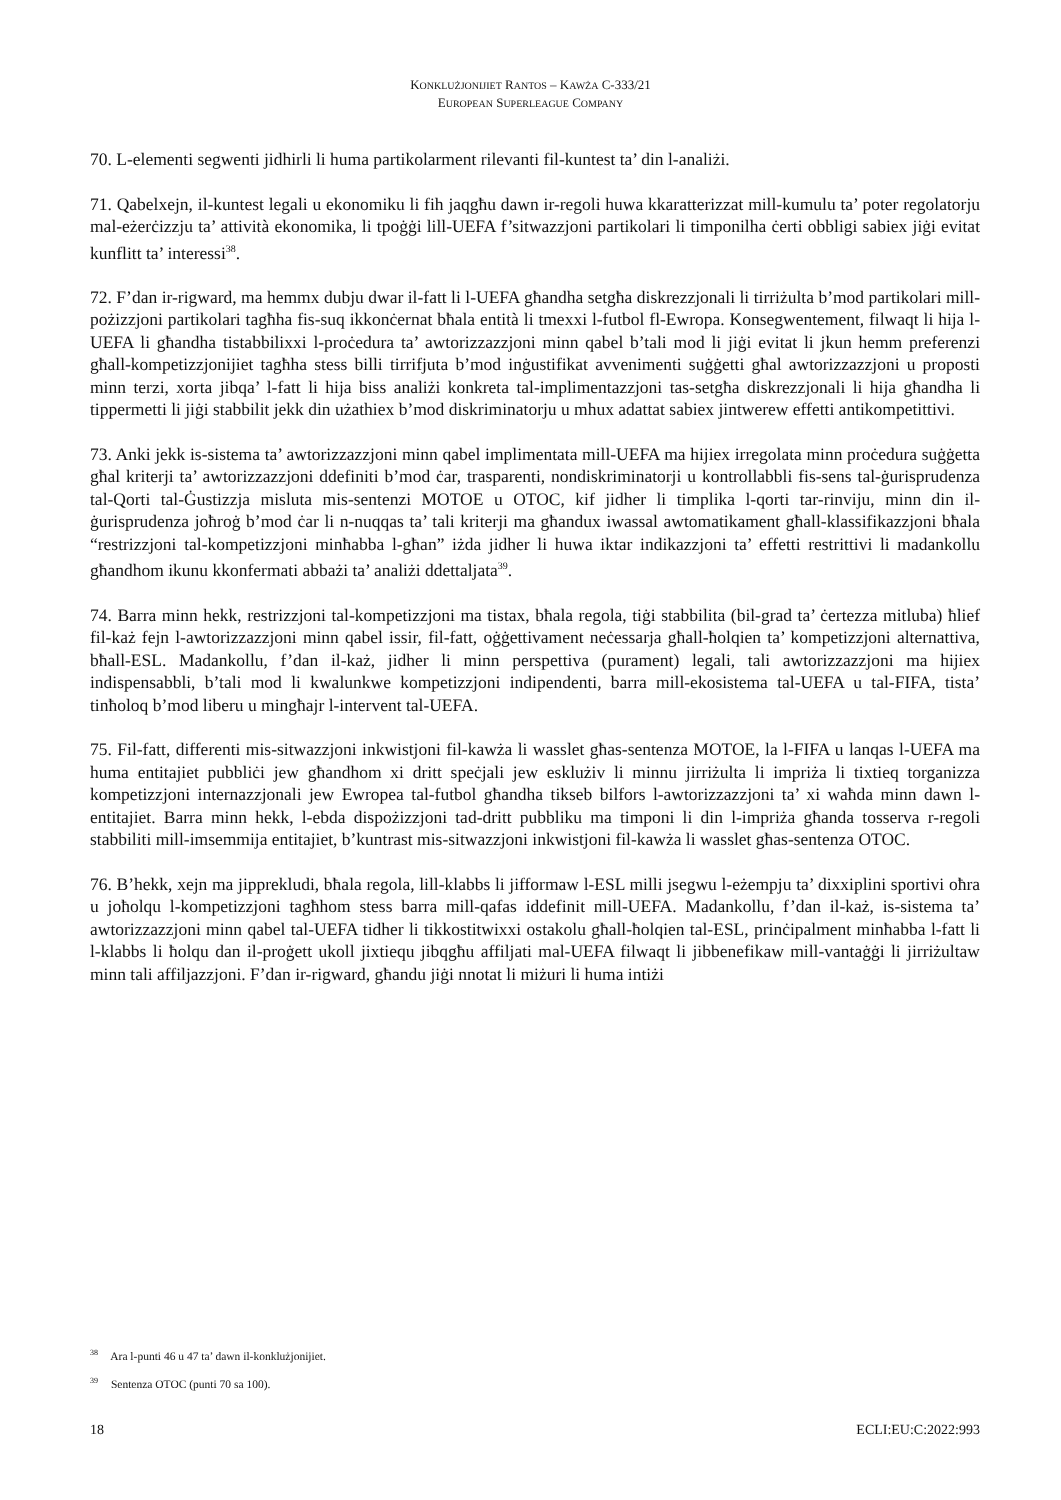KONKLUŻJONIJIET RANTOS – KAWŻA C-333/21
EUROPEAN SUPERLEAGUE COMPANY
70. L-elementi segwenti jidhirli li huma partikolarment rilevanti fil-kuntest ta’ din l-analiżi.
71. Qabelxejn, il-kuntest legali u ekonomiku li fih jaqgħu dawn ir-regoli huwa kkaratterizzat mill-kumulu ta’ poter regolatorju mal-eżerċizzju ta’ attività ekonomika, li tpoġġi lill-UEFA f’sitwazzjoni partikolari li timponilha ċerti obbligi sabiex jiġi evitat kunflitt ta’ interessi<sup>38</sup>.
72. F’dan ir-rigward, ma hemmx dubju dwar il-fatt li l-UEFA għandha setgħa diskrezzjonali li tirriżulta b’mod partikolari mill-pożizzjoni partikolari tagħha fis-suq ikkonċernat bħala entità li tmexxi l-futbol fl-Ewropa. Konsegwentement, filwaqt li hija l-UEFA li għandha tistabbilixxi l-proċedura ta’ awtorizzazzjoni minn qabel b’tali mod li jiġi evitat li jkun hemm preferenzi għall-kompetizzjonijiet tagħha stess billi tirrifjuta b’mod inġustifikat avvenimenti suġġetti għal awtorizzazzjoni u proposti minn terzi, xorta jibqa’ l-fatt li hija biss analiżi konkreta tal-implimentazzjoni tas-setgħa diskrezzjonali li hija għandha li tippermetti li jiġi stabbilit jekk din użathiex b’mod diskriminatorju u mhux adattat sabiex jintwerew effetti antikompetittivi.
73. Anki jekk is-sistema ta’ awtorizzazzjoni minn qabel implimentata mill-UEFA ma hijiex irregolata minn proċedura suġġetta għal kriterji ta’ awtorizzazzjoni ddefiniti b’mod ċar, trasparenti, nondiskriminatorji u kontrollabbli fis-sens tal-ġurisprudenza tal-Qorti tal-Ġustizzja misluta mis-sentenzi MOTOE u OTOC, kif jidher li timplika l-qorti tar-rinviju, minn din il-ġurisprudenza joħroġ b’mod ċar li n-nuqqas ta’ tali kriterji ma għandux iwassal awtomatikament għall-klassifikazzjoni bħala “restrizzjoni tal-kompetizzjoni minħabba l-għan” iżda jidher li huwa iktar indikazzjoni ta’ effetti restrittivi li madankollu għandhom ikunu kkonfermati abbażi ta’ analiżi ddettaljata<sup>39</sup>.
74. Barra minn hekk, restrizzjoni tal-kompetizzjoni ma tistax, bħala regola, tiġi stabbilita (bil-grad ta’ ċertezza mitluba) ħlief fil-każ fejn l-awtorizzazzjoni minn qabel issir, fil-fatt, oġġettivament neċessarja għall-ħolqien ta’ kompetizzjoni alternattiva, bħall-ESL. Madankollu, f’dan il-każ, jidher li minn perspettiva (purament) legali, tali awtorizzazzjoni ma hijiex indispensabbli, b’tali mod li kwalunkwe kompetizzjoni indipendenti, barra mill-ekosistema tal-UEFA u tal-FIFA, tista’ tinħoloq b’mod liberu u mingħajr l-intervent tal-UEFA.
75. Fil-fatt, differenti mis-sitwazzjoni inkwistjoni fil-kawża li wasslet għas-sentenza MOTOE, la l-FIFA u lanqas l-UEFA ma huma entitajiet pubbliċi jew għandhom xi dritt speċjali jew esklużiv li minnu jirriżulta li impriża li tixtieq torganizza kompetizzjoni internazzjonali jew Ewropea tal-futbol għandha tikseb bilfors l-awtorizzazzjoni ta’ xi waħda minn dawn l-entitajiet. Barra minn hekk, l-ebda dispożizzjoni tad-dritt pubbliku ma timponi li din l-impriża għanda tosserva r-regoli stabbiliti mill-imsemmija entitajiet, b’kuntrast mis-sitwazzjoni inkwistjoni fil-kawża li wasslet għas-sentenza OTOC.
76. B’hekk, xejn ma jipprekludi, bħala regola, lill-klabbs li jifformaw l-ESL milli jsegwu l-eżempju ta’ dixxiplini sportivi oħra u joħolqu l-kompetizzjoni tagħhom stess barra mill-qafas iddefinit mill-UEFA. Madankollu, f’dan il-każ, is-sistema ta’ awtorizzazzjoni minn qabel tal-UEFA tidher li tikkostitwixxi ostakolu għall-ħolqien tal-ESL, prinċipalment minħabba l-fatt li l-klabbs li ħolqu dan il-proġett ukoll jixtiequ jibqgħu affiljati mal-UEFA filwaqt li jibbenefikaw mill-vantaġġi li jirriżultaw minn tali affiljazzjoni. F’dan ir-rigward, għandu jiġi nnotat li miżuri li huma intiżi
<sup>38</sup> Ara l-punti 46 u 47 ta’ dawn il-konklużjonijiet.
<sup>39</sup> Sentenza OTOC (punti 70 sa 100).
18 ECLI:EU:C:2022:993